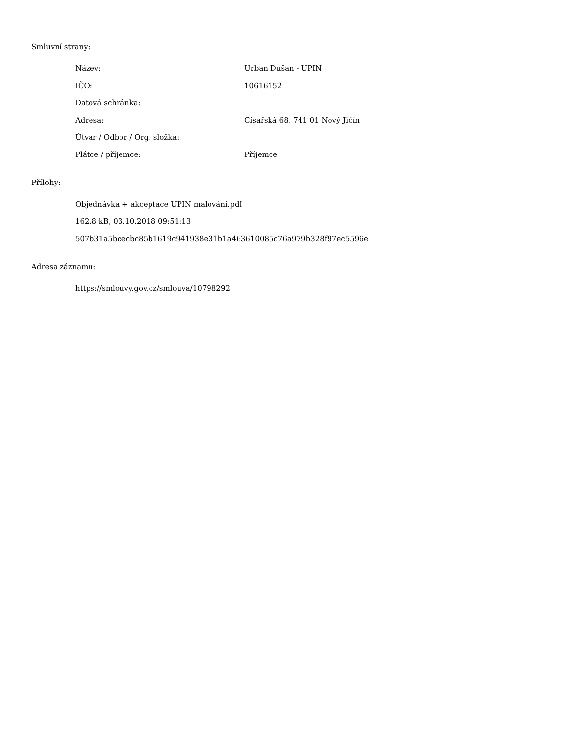Smluvní strany:
| Název: | Urban Dušan - UPIN |
| IČO: | 10616152 |
| Datová schránka: | |
| Adresa: | Císařská 68, 741 01 Nový Jičín |
| Útvar / Odbor / Org. složka: | |
| Plátce / příjemce: | Příjemce |
Přílohy:
Objednávka + akceptace UPIN malování.pdf
162.8 kB, 03.10.2018 09:51:13
507b31a5bcecbc85b1619c941938e31b1a463610085c76a979b328f97ec5596e
Adresa záznamu:
https://smlouvy.gov.cz/smlouva/10798292